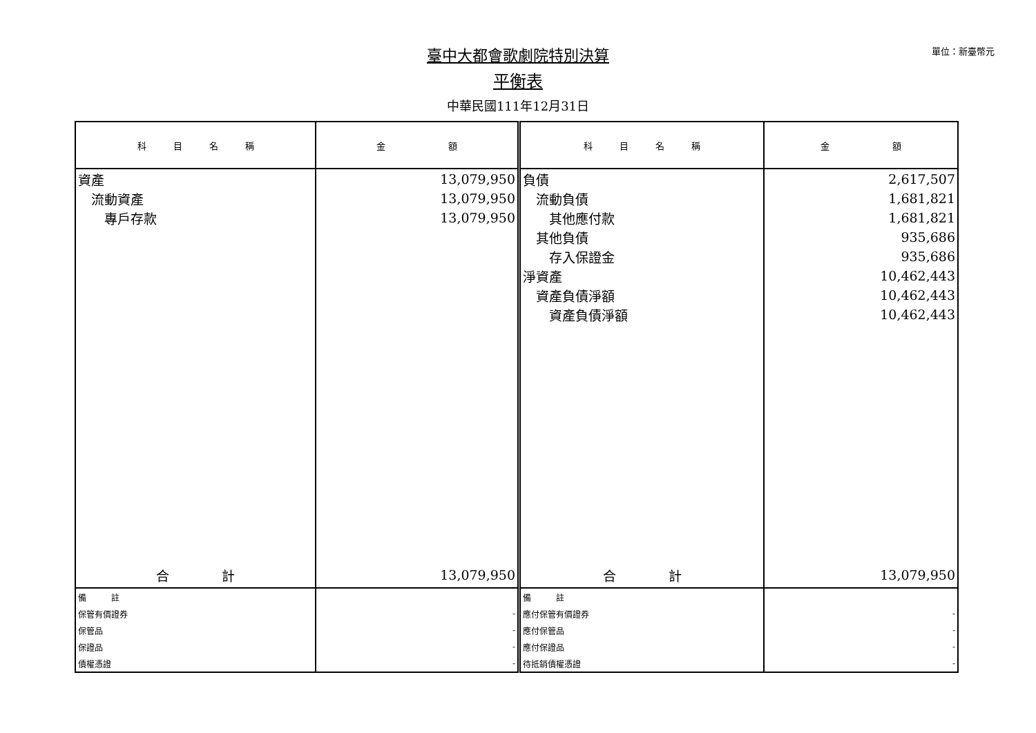單位：新臺幣元
臺中大都會歌劇院特別決算
平衡表
中華民國111年12月31日
| 科 目 名 稱 | 金 額 | 科 目 名 稱 | 金 額 |
| --- | --- | --- | --- |
| 資產 | 13,079,950 | 負債 | 2,617,507 |
| 流動資產 | 13,079,950 | 流動負債 | 1,681,821 |
| 專戶存款 | 13,079,950 | 其他應付款 | 1,681,821 |
| | | 其他負債 | 935,686 |
| | | 存入保證金 | 935,686 |
| | | 淨資產 | 10,462,443 |
| | | 資產負債淨額 | 10,462,443 |
| | | 資產負債淨額 | 10,462,443 |
| 合 計 | 13,079,950 | 合 計 | 13,079,950 |
| 備 註 | | 備 註 | |
| 保管有價證券 | - | 應付保管有價證券 | - |
| 保管品 | - | 應付保管品 | - |
| 保證品 | - | 應付保證品 | - |
| 債權憑證 | - | 待抵銷債權憑證 | - |